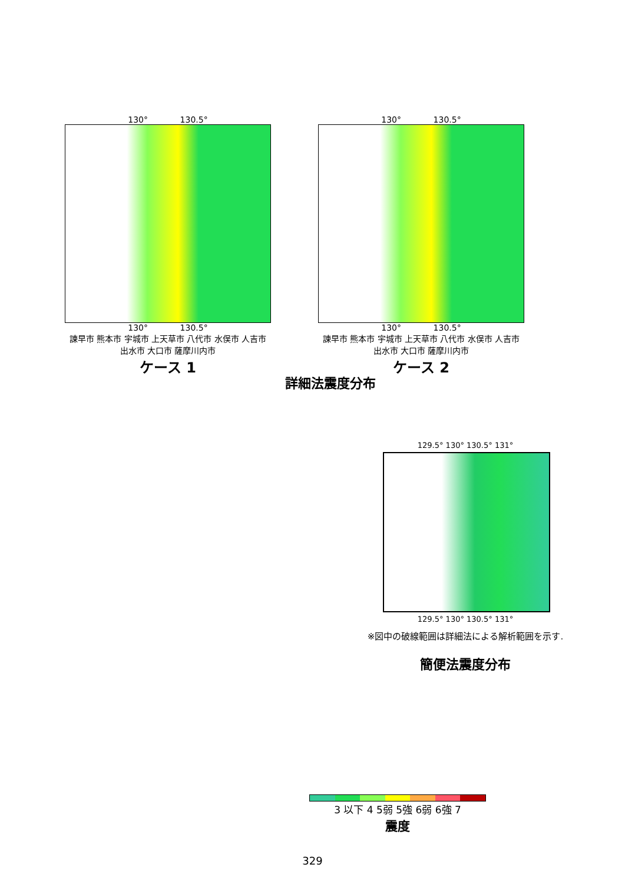130° 130.5°
130° 130.5°
諫早市 熊本市 宇城市 上天草市 八代市 水俣市 人吉市 出水市 大口市 薩摩川内市
ケース 1
130° 130.5°
130° 130.5°
諫早市 熊本市 宇城市 上天草市 八代市 水俣市 人吉市 出水市 大口市 薩摩川内市
ケース 2
詳細法震度分布
129.5° 130° 130.5° 131°
129.5° 130° 130.5° 131°
※図中の破線範囲は詳細法による解析範囲を示す.
簡便法震度分布
3 以下 4 5弱 5強 6弱 6強 7
震度
329